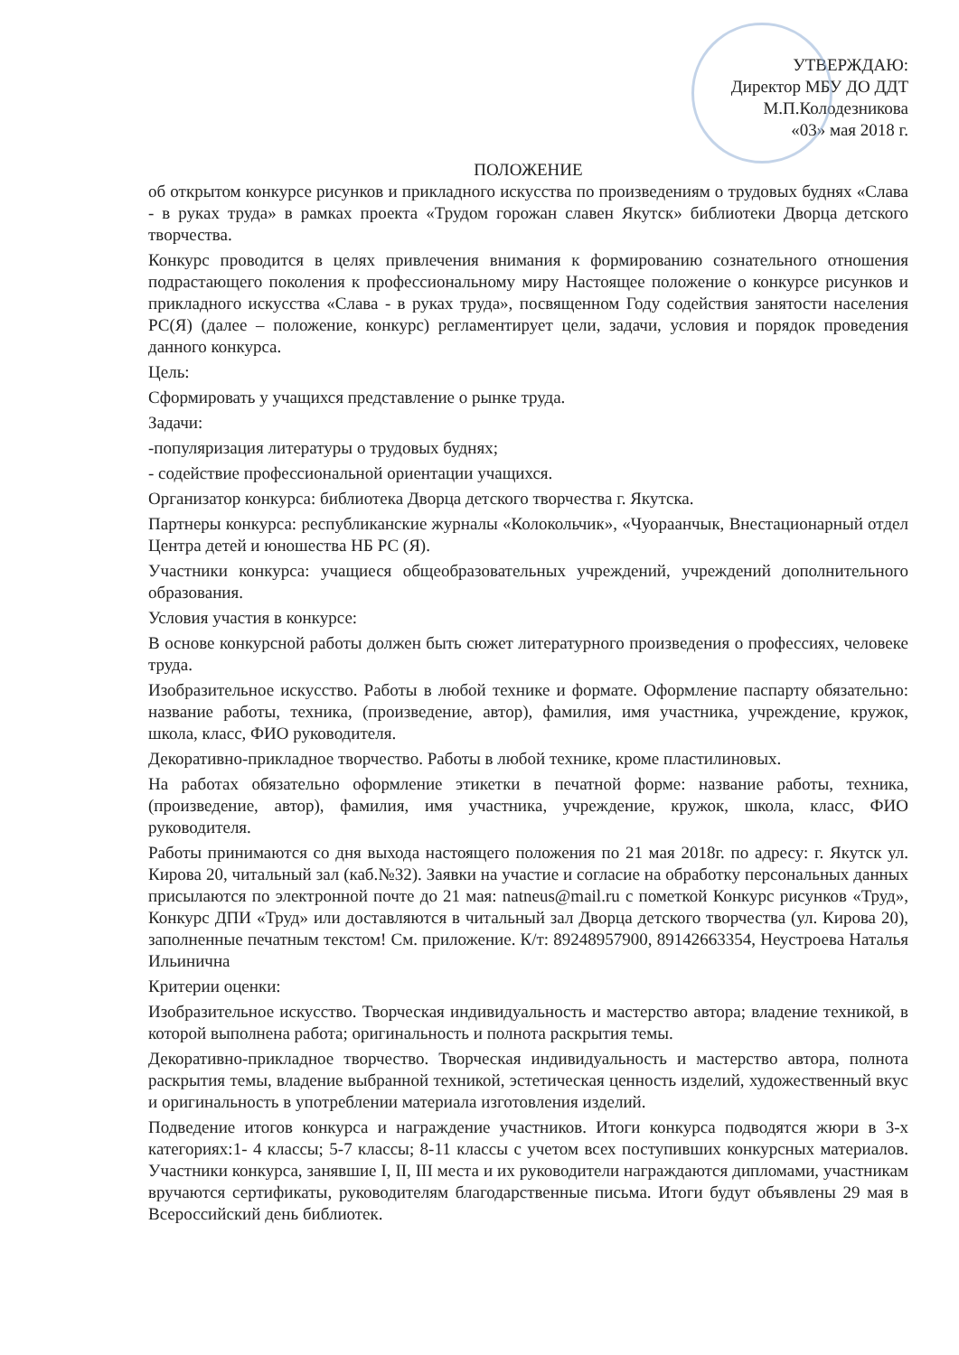УТВЕРЖДАЮ:
Директор МБУ ДО ДДТ
М.П.Колодезникова
«03» мая 2018 г.
ПОЛОЖЕНИЕ
об открытом конкурсе рисунков и прикладного искусства по произведениям о трудовых буднях «Слава - в руках труда» в рамках проекта «Трудом горожан славен Якутск» библиотеки Дворца детского творчества.
Конкурс проводится в целях привлечения внимания к формированию сознательного отношения подрастающего поколения к профессиональному миру Настоящее положение о конкурсе рисунков и прикладного искусства «Слава - в руках труда», посвященном Году содействия занятости населения РС(Я) (далее – положение, конкурс) регламентирует цели, задачи, условия и порядок проведения данного конкурса.
Цель:
Сформировать у учащихся представление о рынке труда.
Задачи:
-популяризация литературы о трудовых буднях;
- содействие профессиональной ориентации учащихся.
Организатор конкурса: библиотека Дворца детского творчества г. Якутска.
Партнеры конкурса: республиканские журналы «Колокольчик», «Чуораанчык, Внестационарный отдел Центра детей и юношества НБ РС (Я).
Участники конкурса: учащиеся общеобразовательных учреждений, учреждений дополнительного образования.
Условия участия в конкурсе:
В основе конкурсной работы должен быть сюжет литературного произведения о профессиях, человеке труда.
Изобразительное искусство. Работы в любой технике и формате. Оформление паспарту обязательно: название работы, техника, (произведение, автор), фамилия, имя участника, учреждение, кружок, школа, класс, ФИО руководителя.
Декоративно-прикладное творчество. Работы в любой технике, кроме пластилиновых.
На работах обязательно оформление этикетки в печатной форме: название работы, техника, (произведение, автор), фамилия, имя участника, учреждение, кружок, школа, класс, ФИО руководителя.
Работы принимаются со дня выхода настоящего положения по 21 мая 2018г. по адресу: г. Якутск ул. Кирова 20, читальный зал (каб.№32). Заявки на участие и согласие на обработку персональных данных присылаются по электронной почте до 21 мая: natneus@mail.ru с пометкой Конкурс рисунков «Труд», Конкурс ДПИ «Труд» или доставляются в читальный зал Дворца детского творчества (ул. Кирова 20), заполненные печатным текстом! См. приложение. К/т: 89248957900, 89142663354, Неустроева Наталья Ильинична
Критерии оценки:
Изобразительное искусство. Творческая индивидуальность и мастерство автора; владение техникой, в которой выполнена работа; оригинальность и полнота раскрытия темы.
Декоративно-прикладное творчество. Творческая индивидуальность и мастерство автора, полнота раскрытия темы, владение выбранной техникой, эстетическая ценность изделий, художественный вкус и оригинальность в употреблении материала изготовления изделий.
Подведение итогов конкурса и награждение участников. Итоги конкурса подводятся жюри в 3-х категориях:1- 4 классы; 5-7 классы; 8-11 классы с учетом всех поступивших конкурсных материалов. Участники конкурса, занявшие I, II, III места и их руководители награждаются дипломами, участникам вручаются сертификаты, руководителям благодарственные письма. Итоги будут объявлены 29 мая в Всероссийский день библиотек.